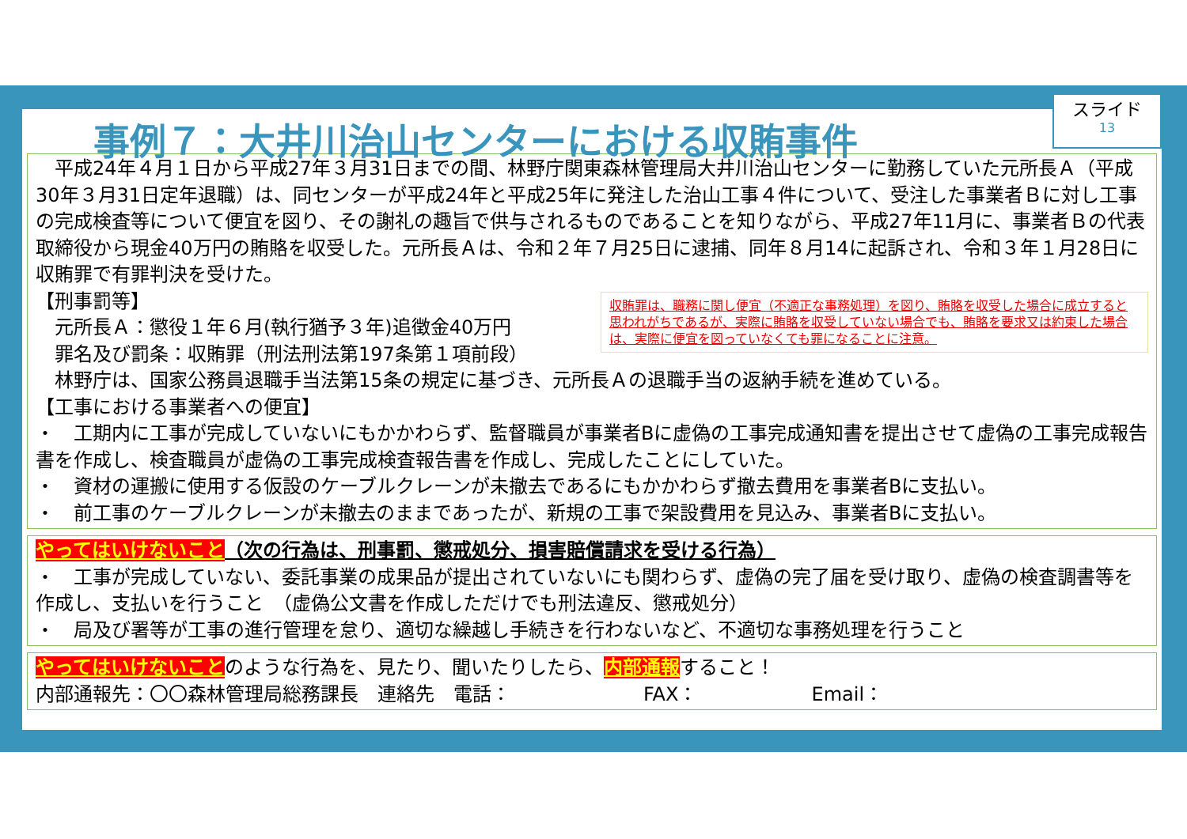スライド
13
事例７：大井川治山センターにおける収賄事件
　平成24年４月１日から平成27年３月31日までの間、林野庁関東森林管理局大井川治山センターに勤務していた元所長Ａ（平成30年３月31日定年退職）は、同センターが平成24年と平成25年に発注した治山工事４件について、受注した事業者Ｂに対し工事の完成検査等について便宜を図り、その謝礼の趣旨で供与されるものであることを知りながら、平成27年11月に、事業者Ｂの代表取締役から現金40万円の賄賂を収受した。元所長Ａは、令和２年７月25日に逮捕、同年８月14に起訴され、令和３年１月28日に収賄罪で有罪判決を受けた。
収賄罪は、職務に関し便宜（不適正な事務処理）を図り、賄賂を収受した場合に成立すると思われがちであるが、実際に賄賂を収受していない場合でも、賄賂を要求又は約束した場合は、実際に便宜を図っていなくても罪になることに注意。
【刑事罰等】
　元所長Ａ：懲役１年６月(執行猶予３年)追徴金40万円
　罪名及び罰条：収賄罪（刑法刑法第197条第１項前段）
　林野庁は、国家公務員退職手当法第15条の規定に基づき、元所長Ａの退職手当の返納手続を進めている。
【工事における事業者への便宜】
・　工期内に工事が完成していないにもかかわらず、監督職員が事業者Bに虚偽の工事完成通知書を提出させて虚偽の工事完成報告書を作成し、検査職員が虚偽の工事完成検査報告書を作成し、完成したことにしていた。
・　資材の運搬に使用する仮設のケーブルクレーンが未撤去であるにもかかわらず撤去費用を事業者Bに支払い。
・　前工事のケーブルクレーンが未撤去のままであったが、新規の工事で架設費用を見込み、事業者Bに支払い。
やってはいけないこと（次の行為は、刑事罰、懲戒処分、損害賠償請求を受ける行為）
・　工事が完成していない、委託事業の成果品が提出されていないにも関わらず、虚偽の完了届を受け取り、虚偽の検査調書等を作成し、支払いを行うこと　（虚偽公文書を作成しただけでも刑法違反、懲戒処分）
・　局及び署等が工事の進行管理を怠り、適切な繰越し手続きを行わないなど、不適切な事務処理を行うこと
やってはいけないことのような行為を、見たり、聞いたりしたら、内部通報すること！
内部通報先：〇〇森林管理局総務課長　連絡先　電話：　　　　　　　FAX：　　　　　　Email：